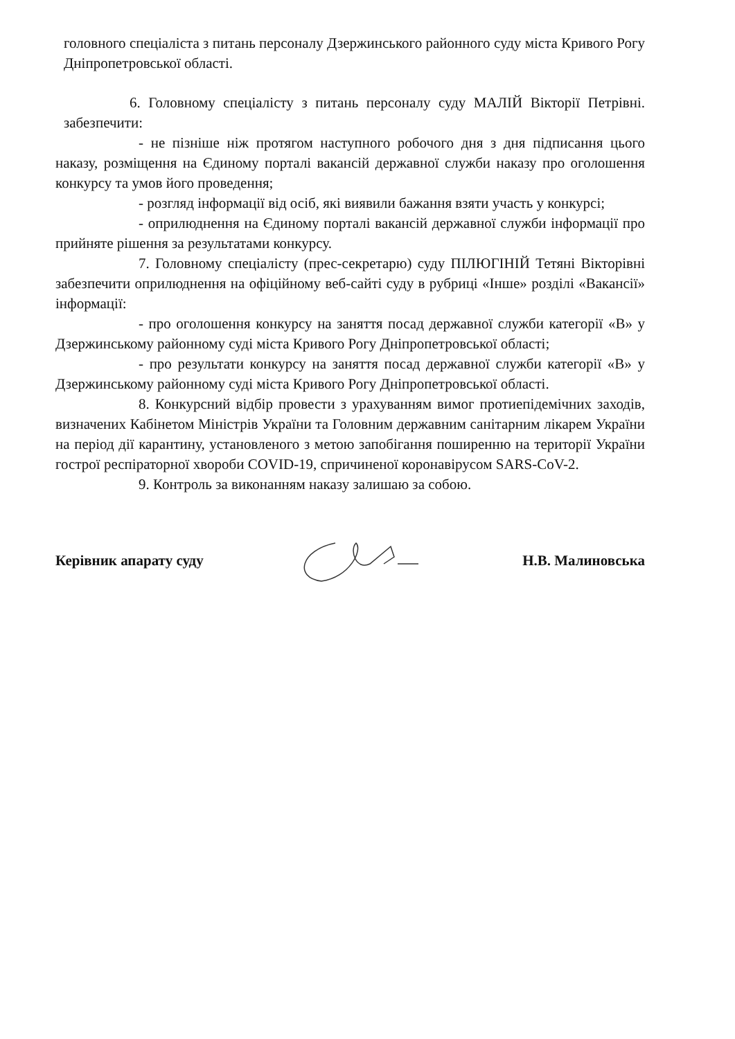головного спеціаліста з питань персоналу Дзержинського районного суду міста Кривого Рогу Дніпропетровської області.
6. Головному спеціалісту з питань персоналу суду МАЛІЙ Вікторії Петрівні. забезпечити:
- не пізніше ніж протягом наступного робочого дня з дня підписання цього наказу, розміщення на Єдиному порталі вакансій державної служби наказу про оголошення конкурсу та умов його проведення;
- розгляд інформації від осіб, які виявили бажання взяти участь у конкурсі;
- оприлюднення на Єдиному порталі вакансій державної служби інформації про прийняте рішення за результатами конкурсу.
7. Головному спеціалісту (прес-секретарю) суду ПІЛЮГІНІЙ Тетяні Вікторівні забезпечити оприлюднення на офіційному веб-сайті суду в рубриці «Інше» розділі «Вакансії» інформації:
- про оголошення конкурсу на заняття посад державної служби категорії «В» у Дзержинському районному суді міста Кривого Рогу Дніпропетровської області;
- про результати конкурсу на заняття посад державної служби категорії «В» у Дзержинському районному суді міста Кривого Рогу Дніпропетровської області.
8. Конкурсний відбір провести з урахуванням вимог протиепідемічних заходів, визначених Кабінетом Міністрів України та Головним державним санітарним лікарем України на період дії карантину, установленого з метою запобігання поширенню на території України гострої респіраторної хвороби COVID-19, спричиненої коронавірусом SARS-CoV-2.
9. Контроль за виконанням наказу залишаю за собою.
Керівник апарату суду Н.В. Малиновська